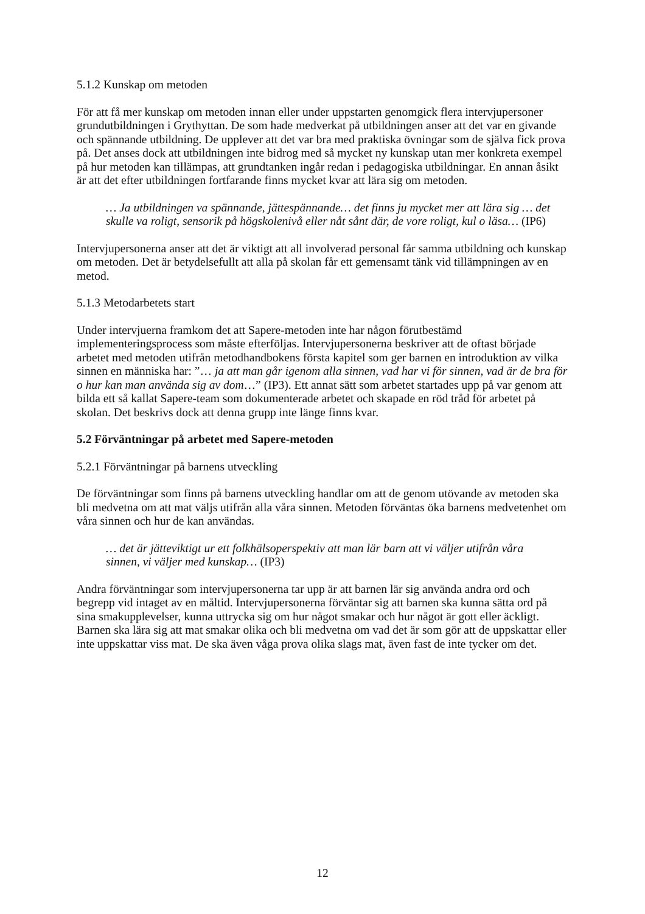5.1.2 Kunskap om metoden
För att få mer kunskap om metoden innan eller under uppstarten genomgick flera intervjupersoner grundutbildningen i Grythyttan. De som hade medverkat på utbildningen anser att det var en givande och spännande utbildning. De upplever att det var bra med praktiska övningar som de själva fick prova på. Det anses dock att utbildningen inte bidrog med så mycket ny kunskap utan mer konkreta exempel på hur metoden kan tillämpas, att grundtanken ingår redan i pedagogiska utbildningar. En annan åsikt är att det efter utbildningen fortfarande finns mycket kvar att lära sig om metoden.
… Ja utbildningen va spännande, jättespännande… det finns ju mycket mer att lära sig … det skulle va roligt, sensorik på högskolenivå eller nåt sånt där, de vore roligt, kul o läsa… (IP6)
Intervjupersonerna anser att det är viktigt att all involverad personal får samma utbildning och kunskap om metoden. Det är betydelsefullt att alla på skolan får ett gemensamt tänk vid tillämpningen av en metod.
5.1.3 Metodarbetets start
Under intervjuerna framkom det att Sapere-metoden inte har någon förutbestämd implementeringsprocess som måste efterföljas. Intervjupersonerna beskriver att de oftast började arbetet med metoden utifrån metodhandbokens första kapitel som ger barnen en introduktion av vilka sinnen en människa har: ”… ja att man går igenom alla sinnen, vad har vi för sinnen, vad är de bra för o hur kan man använda sig av dom…” (IP3). Ett annat sätt som arbetet startades upp på var genom att bilda ett så kallat Sapere-team som dokumenterade arbetet och skapade en röd tråd för arbetet på skolan. Det beskrivs dock att denna grupp inte länge finns kvar.
5.2 Förväntningar på arbetet med Sapere-metoden
5.2.1 Förväntningar på barnens utveckling
De förväntningar som finns på barnens utveckling handlar om att de genom utövande av metoden ska bli medvetna om att mat väljs utifrån alla våra sinnen. Metoden förväntas öka barnens medvetenhet om våra sinnen och hur de kan användas.
… det är jätteviktigt ur ett folkhälsoperspektiv att man lär barn att vi väljer utifrån våra sinnen, vi väljer med kunskap… (IP3)
Andra förväntningar som intervjupersonerna tar upp är att barnen lär sig använda andra ord och begrepp vid intaget av en måltid. Intervjupersonerna förväntar sig att barnen ska kunna sätta ord på sina smakupplevelser, kunna uttrycka sig om hur något smakar och hur något är gott eller äckligt. Barnen ska lära sig att mat smakar olika och bli medvetna om vad det är som gör att de uppskattar eller inte uppskattar viss mat. De ska även våga prova olika slags mat, även fast de inte tycker om det.
12